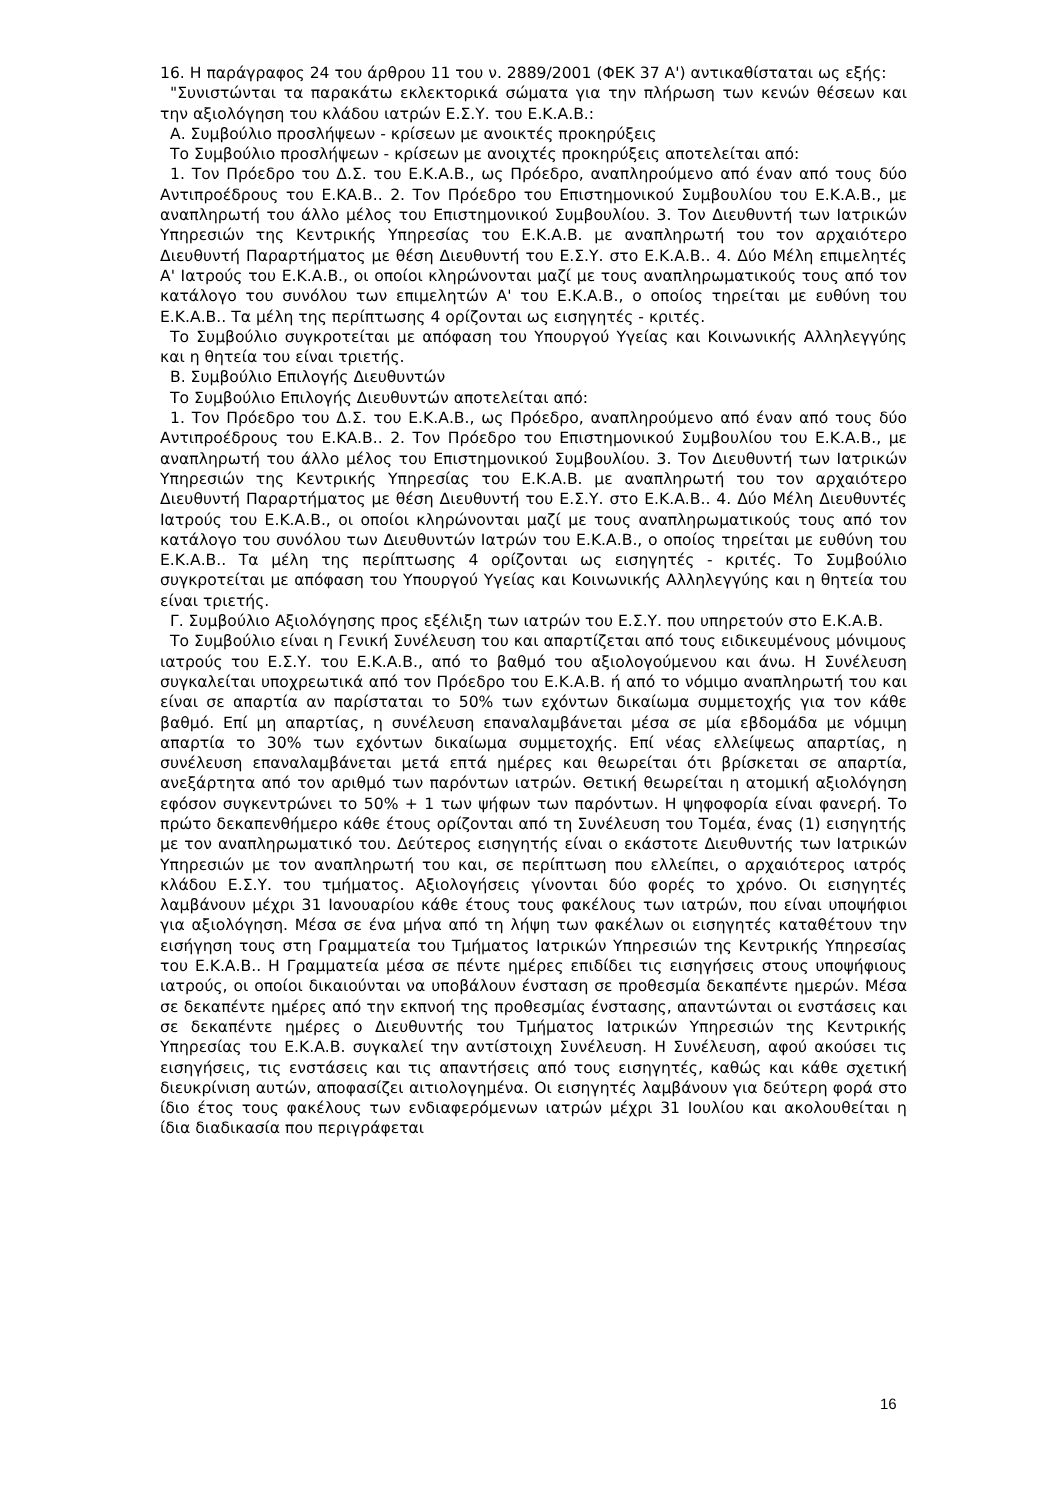16. Η παράγραφος 24 του άρθρου 11 του ν. 2889/2001 (ΦΕΚ 37 Α') αντικαθίσταται ως εξής:
"Συνιστώνται τα παρακάτω εκλεκτορικά σώματα για την πλήρωση των κενών θέσεων και την αξιολόγηση του κλάδου ιατρών Ε.Σ.Υ. του Ε.Κ.Α.Β.:
Α. Συμβούλιο προσλήψεων - κρίσεων με ανοικτές προκηρύξεις
Το Συμβούλιο προσλήψεων - κρίσεων με ανοιχτές προκηρύξεις αποτελείται από:
1. Τον Πρόεδρο του Δ.Σ. του Ε.Κ.Α.Β., ως Πρόεδρο, αναπληρούμενο από έναν από τους δύο Αντιπροέδρους του Ε.ΚΑ.Β.. 2. Τον Πρόεδρο του Επιστημονικού Συμβουλίου του Ε.Κ.Α.Β., με αναπληρωτή του άλλο μέλος του Επιστημονικού Συμβουλίου. 3. Τον Διευθυντή των Ιατρικών Υπηρεσιών της Κεντρικής Υπηρεσίας του Ε.Κ.Α.Β. με αναπληρωτή του τον αρχαιότερο Διευθυντή Παραρτήματος με θέση Διευθυντή του Ε.Σ.Υ. στο Ε.Κ.Α.Β.. 4. Δύο Μέλη επιμελητές Α' Ιατρούς του Ε.Κ.Α.Β., οι οποίοι κληρώνονται μαζί με τους αναπληρωματικούς τους από τον κατάλογο του συνόλου των επιμελητών Α' του Ε.Κ.Α.Β., ο οποίος τηρείται με ευθύνη του Ε.Κ.Α.Β.. Τα μέλη της περίπτωσης 4 ορίζονται ως εισηγητές - κριτές.
Το Συμβούλιο συγκροτείται με απόφαση του Υπουργού Υγείας και Κοινωνικής Αλληλεγγύης και η θητεία του είναι τριετής.
Β. Συμβούλιο Επιλογής Διευθυντών
Το Συμβούλιο Επιλογής Διευθυντών αποτελείται από:
1. Τον Πρόεδρο του Δ.Σ. του Ε.Κ.Α.Β., ως Πρόεδρο, αναπληρούμενο από έναν από τους δύο Αντιπροέδρους του Ε.ΚΑ.Β.. 2. Τον Πρόεδρο του Επιστημονικού Συμβουλίου του Ε.Κ.Α.Β., με αναπληρωτή του άλλο μέλος του Επιστημονικού Συμβουλίου. 3. Τον Διευθυντή των Ιατρικών Υπηρεσιών της Κεντρικής Υπηρεσίας του Ε.Κ.Α.Β. με αναπληρωτή του τον αρχαιότερο Διευθυντή Παραρτήματος με θέση Διευθυντή του Ε.Σ.Υ. στο Ε.Κ.Α.Β.. 4. Δύο Μέλη Διευθυντές Ιατρούς του Ε.Κ.Α.Β., οι οποίοι κληρώνονται μαζί με τους αναπληρωματικούς τους από τον κατάλογο του συνόλου των Διευθυντών Ιατρών του Ε.Κ.Α.Β., ο οποίος τηρείται με ευθύνη του Ε.Κ.Α.Β.. Τα μέλη της περίπτωσης 4 ορίζονται ως εισηγητές - κριτές. Το Συμβούλιο συγκροτείται με απόφαση του Υπουργού Υγείας και Κοινωνικής Αλληλεγγύης και η θητεία του είναι τριετής.
Γ. Συμβούλιο Αξιολόγησης προς εξέλιξη των ιατρών του Ε.Σ.Υ. που υπηρετούν στο Ε.Κ.Α.Β.
Το Συμβούλιο είναι η Γενική Συνέλευση του και απαρτίζεται από τους ειδικευμένους μόνιμους ιατρούς του Ε.Σ.Υ. του Ε.Κ.Α.Β., από το βαθμό του αξιολογούμενου και άνω. Η Συνέλευση συγκαλείται υποχρεωτικά από τον Πρόεδρο του Ε.Κ.Α.Β. ή από το νόμιμο αναπληρωτή του και είναι σε απαρτία αν παρίσταται το 50% των εχόντων δικαίωμα συμμετοχής για τον κάθε βαθμό. Επί μη απαρτίας, η συνέλευση επαναλαμβάνεται μέσα σε μία εβδομάδα με νόμιμη απαρτία το 30% των εχόντων δικαίωμα συμμετοχής. Επί νέας ελλείψεως απαρτίας, η συνέλευση επαναλαμβάνεται μετά επτά ημέρες και θεωρείται ότι βρίσκεται σε απαρτία, ανεξάρτητα από τον αριθμό των παρόντων ιατρών. Θετική θεωρείται η ατομική αξιολόγηση εφόσον συγκεντρώνει το 50% + 1 των ψήφων των παρόντων. Η ψηφοφορία είναι φανερή. Το πρώτο δεκαπενθήμερο κάθε έτους ορίζονται από τη Συνέλευση του Τομέα, ένας (1) εισηγητής με τον αναπληρωματικό του. Δεύτερος εισηγητής είναι ο εκάστοτε Διευθυντής των Ιατρικών Υπηρεσιών με τον αναπληρωτή του και, σε περίπτωση που ελλείπει, ο αρχαιότερος ιατρός κλάδου Ε.Σ.Υ. του τμήματος. Αξιολογήσεις γίνονται δύο φορές το χρόνο. Οι εισηγητές λαμβάνουν μέχρι 31 Ιανουαρίου κάθε έτους τους φακέλους των ιατρών, που είναι υποψήφιοι για αξιολόγηση. Μέσα σε ένα μήνα από τη λήψη των φακέλων οι εισηγητές καταθέτουν την εισήγηση τους στη Γραμματεία του Τμήματος Ιατρικών Υπηρεσιών της Κεντρικής Υπηρεσίας του Ε.Κ.Α.Β.. Η Γραμματεία μέσα σε πέντε ημέρες επιδίδει τις εισηγήσεις στους υποψήφιους ιατρούς, οι οποίοι δικαιούνται να υποβάλουν ένσταση σε προθεσμία δεκαπέντε ημερών. Μέσα σε δεκαπέντε ημέρες από την εκπνοή της προθεσμίας ένστασης, απαντώνται οι ενστάσεις και σε δεκαπέντε ημέρες ο Διευθυντής του Τμήματος Ιατρικών Υπηρεσιών της Κεντρικής Υπηρεσίας του Ε.Κ.Α.Β. συγκαλεί την αντίστοιχη Συνέλευση. Η Συνέλευση, αφού ακούσει τις εισηγήσεις, τις ενστάσεις και τις απαντήσεις από τους εισηγητές, καθώς και κάθε σχετική διευκρίνιση αυτών, αποφασίζει αιτιολογημένα. Οι εισηγητές λαμβάνουν για δεύτερη φορά στο ίδιο έτος τους φακέλους των ενδιαφερόμενων ιατρών μέχρι 31 Ιουλίου και ακολουθείται η ίδια διαδικασία που περιγράφεται
16